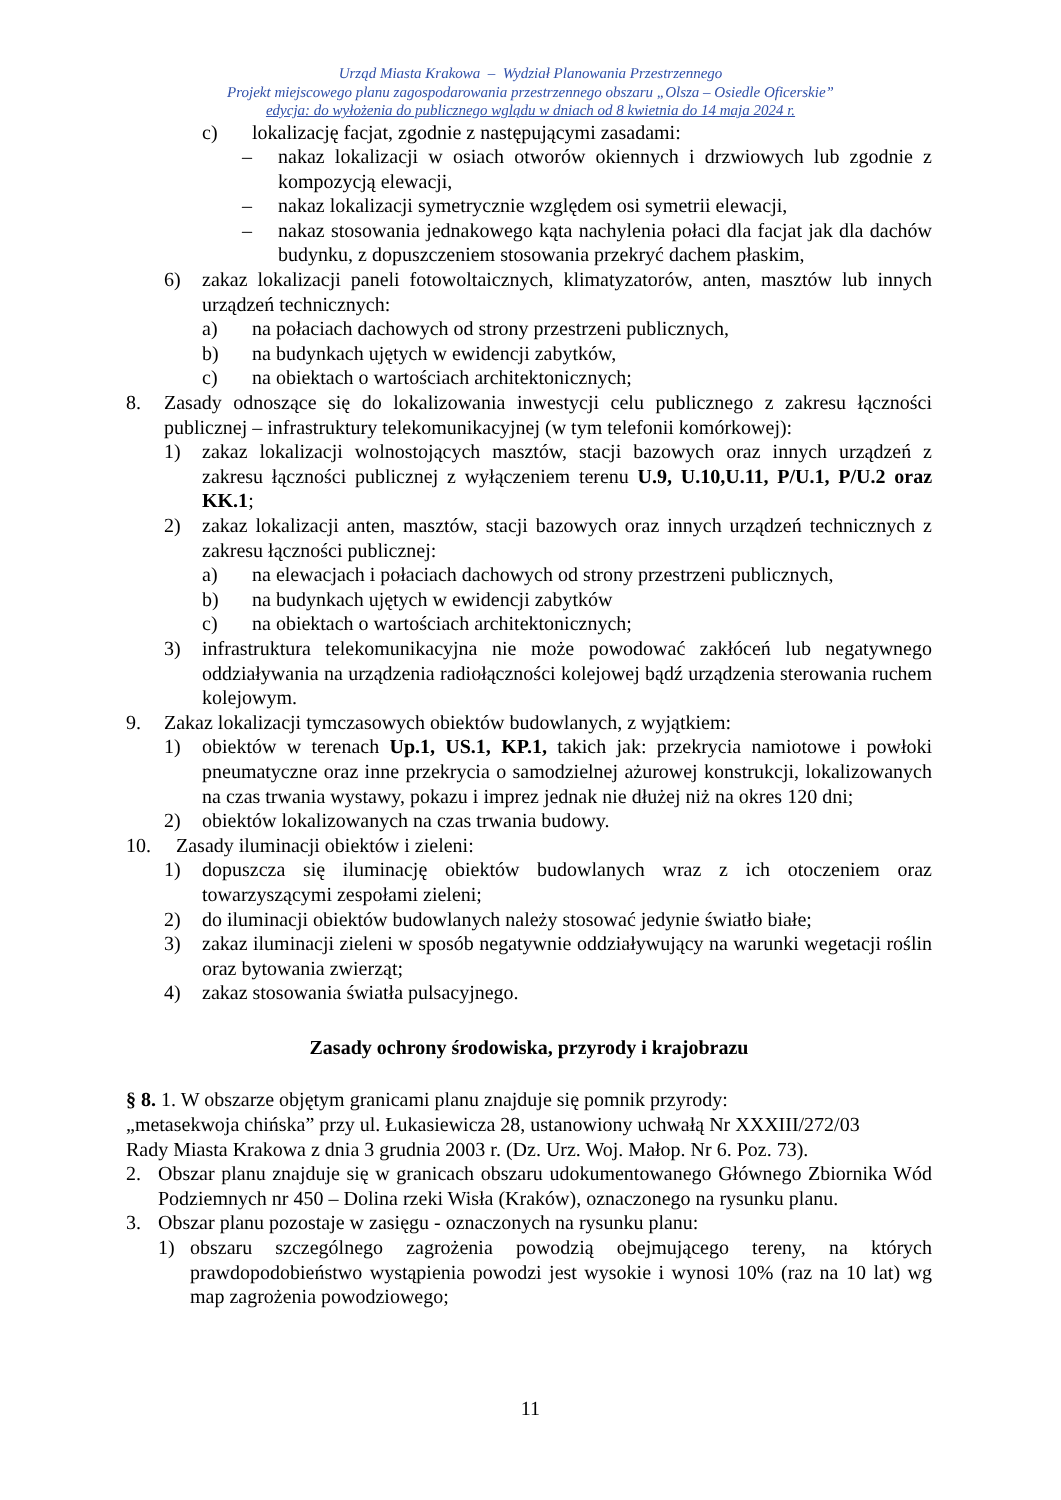Urząd Miasta Krakowa – Wydział Planowania Przestrzennego
Projekt miejscowego planu zagospodarowania przestrzennego obszaru „Olsza – Osiedle Oficerskie”
edycja: do wyłożenia do publicznego wglądu w dniach od 8 kwietnia do 14 maja 2024 r.
c) lokalizację facjat, zgodnie z następującymi zasadami:
– nakaz lokalizacji w osiach otworów okiennych i drzwiowych lub zgodnie z kompozycją elewacji,
– nakaz lokalizacji symetrycznie względem osi symetrii elewacji,
– nakaz stosowania jednakowego kąta nachylenia połaci dla facjat jak dla dachów budynku, z dopuszczeniem stosowania przekryć dachem płaskim,
6) zakaz lokalizacji paneli fotowoltaicznych, klimatyzatorów, anten, masztów lub innych urządzeń technicznych:
a) na połaciach dachowych od strony przestrzeni publicznych,
b) na budynkach ujętych w ewidencji zabytków,
c) na obiektach o wartościach architektonicznych;
8. Zasady odnoszące się do lokalizowania inwestycji celu publicznego z zakresu łączności publicznej – infrastruktury telekomunikacyjnej (w tym telefonii komórkowej):
1) zakaz lokalizacji wolnostojących masztów, stacji bazowych oraz innych urządzeń z zakresu łączności publicznej z wyłączeniem terenu U.9, U.10,U.11, P/U.1, P/U.2 oraz KK.1;
2) zakaz lokalizacji anten, masztów, stacji bazowych oraz innych urządzeń technicznych z zakresu łączności publicznej:
a) na elewacjach i połaciach dachowych od strony przestrzeni publicznych,
b) na budynkach ujętych w ewidencji zabytków
c) na obiektach o wartościach architektonicznych;
3) infrastruktura telekomunikacyjna nie może powodować zakłóceń lub negatywnego oddziaływania na urządzenia radiołączności kolejowej bądź urządzenia sterowania ruchem kolejowym.
9. Zakaz lokalizacji tymczasowych obiektów budowlanych, z wyjątkiem:
1) obiektów w terenach Up.1, US.1, KP.1, takich jak: przekrycia namiotowe i powłoki pneumatyczne oraz inne przekrycia o samodzielnej ażurowej konstrukcji, lokalizowanych na czas trwania wystawy, pokazu i imprez jednak nie dłużej niż na okres 120 dni;
2) obiektów lokalizowanych na czas trwania budowy.
10. Zasady iluminacji obiektów i zieleni:
1) dopuszcza się iluminację obiektów budowlanych wraz z ich otoczeniem oraz towarzyszącymi zespołami zieleni;
2) do iluminacji obiektów budowlanych należy stosować jedynie światło białe;
3) zakaz iluminacji zieleni w sposób negatywnie oddziaływujący na warunki wegetacji roślin oraz bytowania zwierząt;
4) zakaz stosowania światła pulsacyjnego.
Zasady ochrony środowiska, przyrody i krajobrazu
§ 8. 1. W obszarze objętym granicami planu znajduje się pomnik przyrody:
„metasekwoja chińska” przy ul. Łukasiewicza 28, ustanowiony uchwałą Nr XXXIII/272/03
Rady Miasta Krakowa z dnia 3 grudnia 2003 r. (Dz. Urz. Woj. Małop. Nr 6. Poz. 73).
2. Obszar planu znajduje się w granicach obszaru udokumentowanego Głównego Zbiornika Wód Podziemnych nr 450 – Dolina rzeki Wisła (Kraków), oznaczonego na rysunku planu.
3. Obszar planu pozostaje w zasięgu - oznaczonych na rysunku planu:
1) obszaru szczególnego zagrożenia powodzią obejmującego tereny, na których prawdopodobieństwo wystąpienia powodzi jest wysokie i wynosi 10% (raz na 10 lat) wg map zagrożenia powodziowego;
11